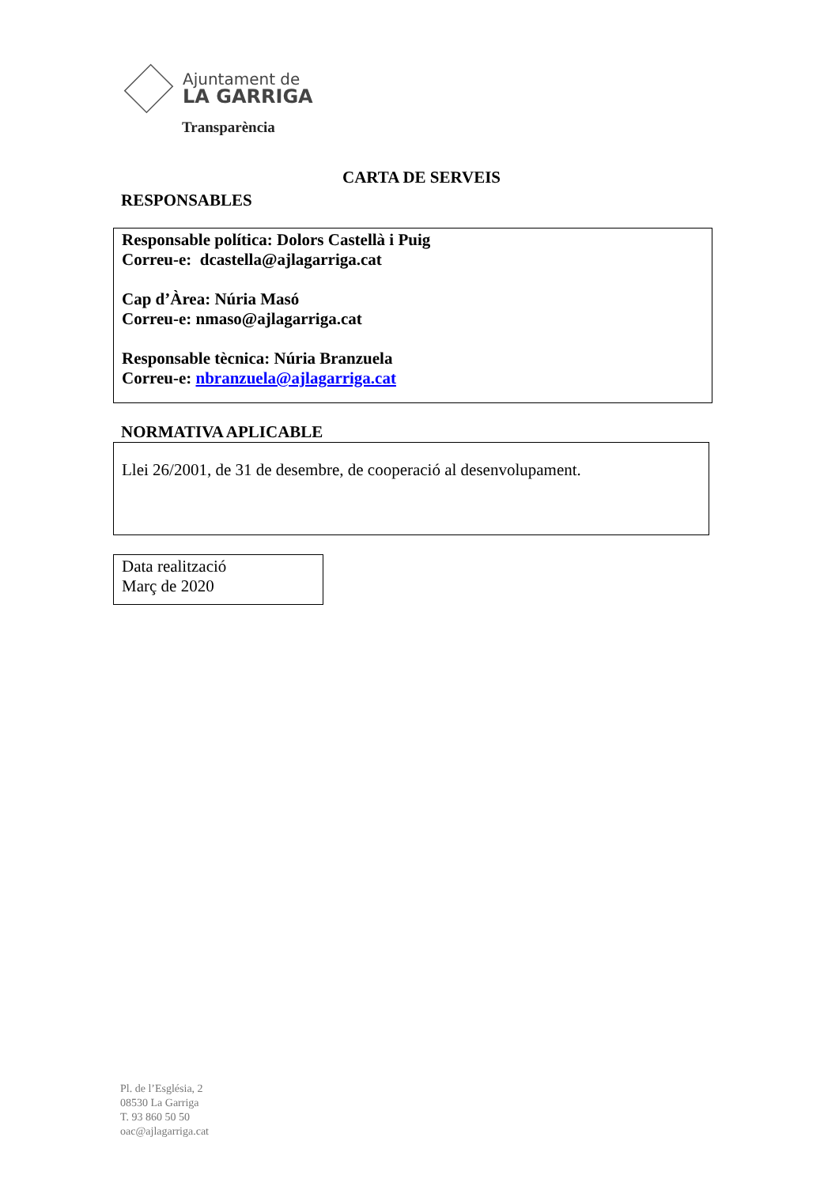Ajuntament de
LA GARRIGA
Transparència
CARTA DE SERVEIS
RESPONSABLES
Responsable política: Dolors Castellà i Puig
Correu-e: dcastella@ajlagarriga.cat
Cap d’Àrea: Núria Masó
Correu-e: nmaso@ajlagarriga.cat
Responsable tècnica: Núria Branzuela
Correu-e: nbranzuela@ajlagarriga.cat
NORMATIVA APLICABLE
Llei 26/2001, de 31 de desembre, de cooperació al desenvolupament.
Data realització
Març de 2020
Pl. de l’Església, 2
08530 La Garriga
T. 93 860 50 50
oac@ajlagarriga.cat